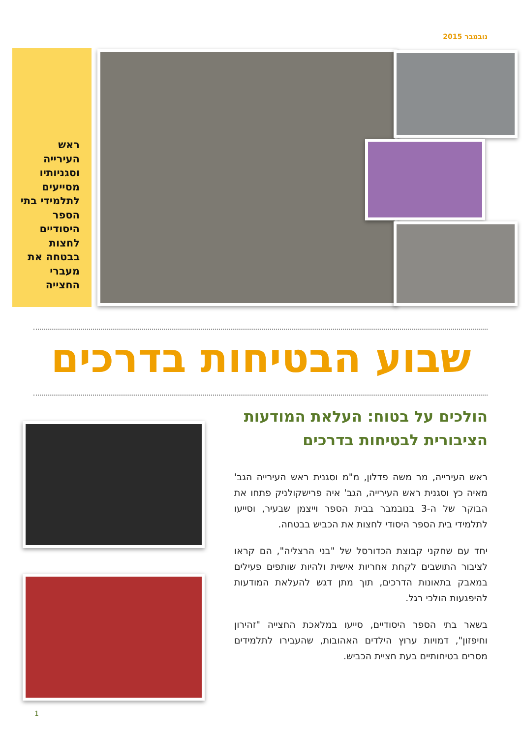נובמבר 2015
ראש העירייה וסגניותיו מסייעים לתלמידי בתי הספר היסודיים לחצות בבטחה את מעברי החצייה
שבוע הבטיחות בדרכים
הולכים על בטוח: העלאת המודעות הציבורית לבטיחות בדרכים
ראש העירייה, מר משה פדלון, מ"מ וסגנית ראש העירייה הגב' מאיה כץ וסגנית ראש העירייה, הגב' איה פרישקולניק פתחו את הבוקר של ה-3 בנובמבר בבית הספר וייצמן שבעיר, וסייעו לתלמידי בית הספר היסודי לחצות את הכביש בבטחה.
יחד עם שחקני קבוצת הכדורסל של "בני הרצליה", הם קראו לציבור התושבים לקחת אחריות אישית ולהיות שותפים פעילים במאבק בתאונות הדרכים, תוך מתן דגש להעלאת המודעות להיפגעות הולכי רגל.
בשאר בתי הספר היסודיים, סייעו במלאכת החצייה "זהירון וחיפזון", דמויות ערוץ הילדים האהובות, שהעבירו לתלמידים מסרים בטיחותיים בעת חציית הכביש.
1